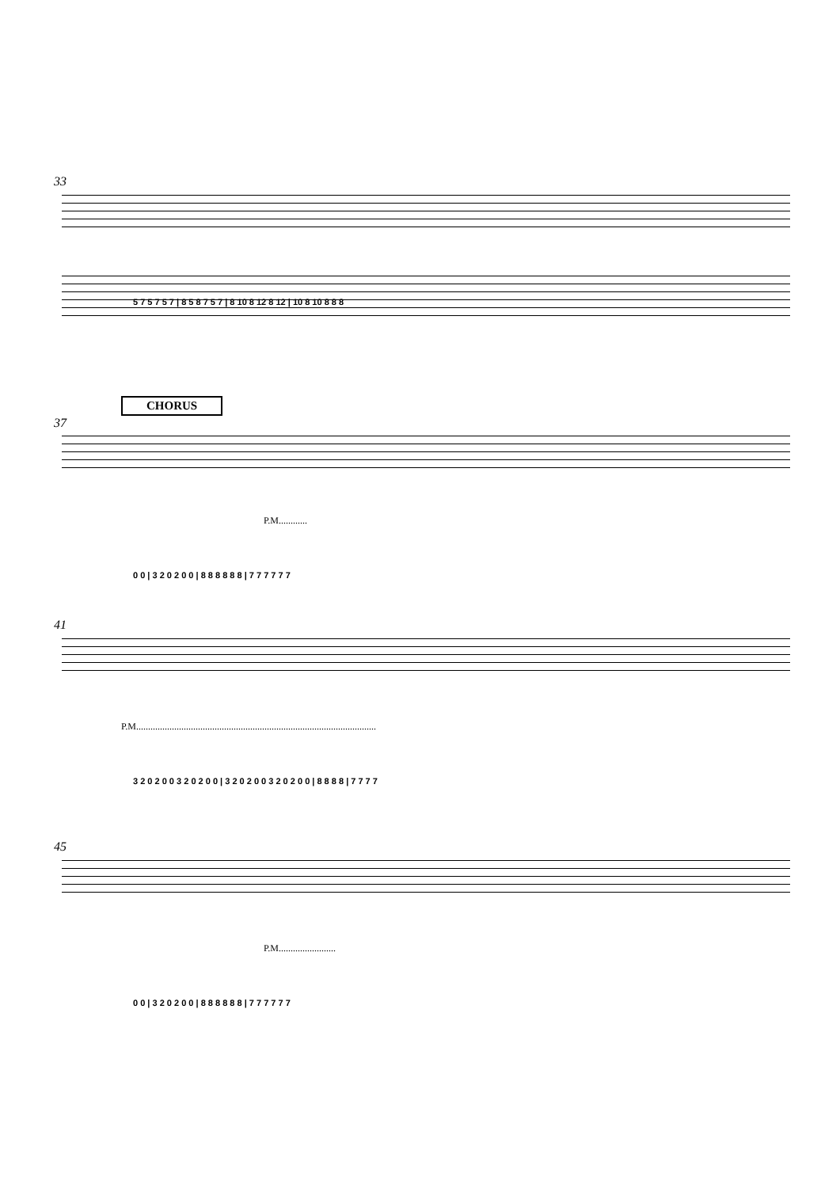33
5 7 5 7 5 7 | 8 5 8 7 5 7 | 8 10 8 12 8 12 | 10 8 10 8 8 8
CHORUS
37
P.M............
0 0 | 3 2 0 2 0 0 | 8 8 8 8 8 8 | 7 7 7 7 7 7
41
P.M.....................................................................................................
3 2 0 2 0 0 3 2 0 2 0 0 | 3 2 0 2 0 0 3 2 0 2 0 0 | 8 8 8 8 | 7 7 7 7
45
P.M........................
0 0 | 3 2 0 2 0 0 | 8 8 8 8 8 8 | 7 7 7 7 7 7